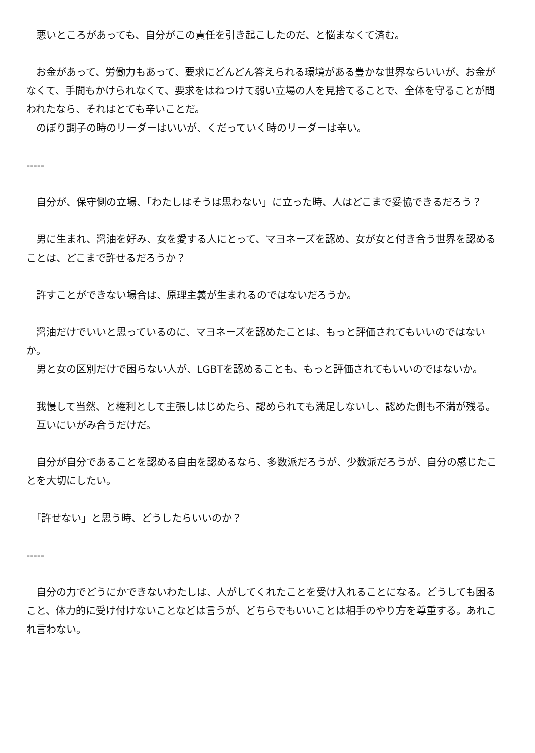悪いところがあっても、自分がこの責任を引き起こしたのだ、と悩まなくて済む。
　お金があって、労働力もあって、要求にどんどん答えられる環境がある豊かな世界ならいいが、お金がなくて、手間もかけられなくて、要求をはねつけて弱い立場の人を見捨てることで、全体を守ることが問われたなら、それはとても辛いことだ。
　のぼり調子の時のリーダーはいいが、くだっていく時のリーダーは辛い。
-----
　自分が、保守側の立場、「わたしはそうは思わない」に立った時、人はどこまで妥協できるだろう？
　男に生まれ、醤油を好み、女を愛する人にとって、マヨネーズを認め、女が女と付き合う世界を認めることは、どこまで許せるだろうか？
　許すことができない場合は、原理主義が生まれるのではないだろうか。
　醤油だけでいいと思っているのに、マヨネーズを認めたことは、もっと評価されてもいいのではないか。
　男と女の区別だけで困らない人が、LGBTを認めることも、もっと評価されてもいいのではないか。
　我慢して当然、と権利として主張しはじめたら、認められても満足しないし、認めた側も不満が残る。
　互いにいがみ合うだけだ。
　自分が自分であることを認める自由を認めるなら、多数派だろうが、少数派だろうが、自分の感じたことを大切にしたい。
　「許せない」と思う時、どうしたらいいのか？
-----
　自分の力でどうにかできないわたしは、人がしてくれたことを受け入れることになる。どうしても困ること、体力的に受け付けないことなどは言うが、どちらでもいいことは相手のやり方を尊重する。あれこれ言わない。